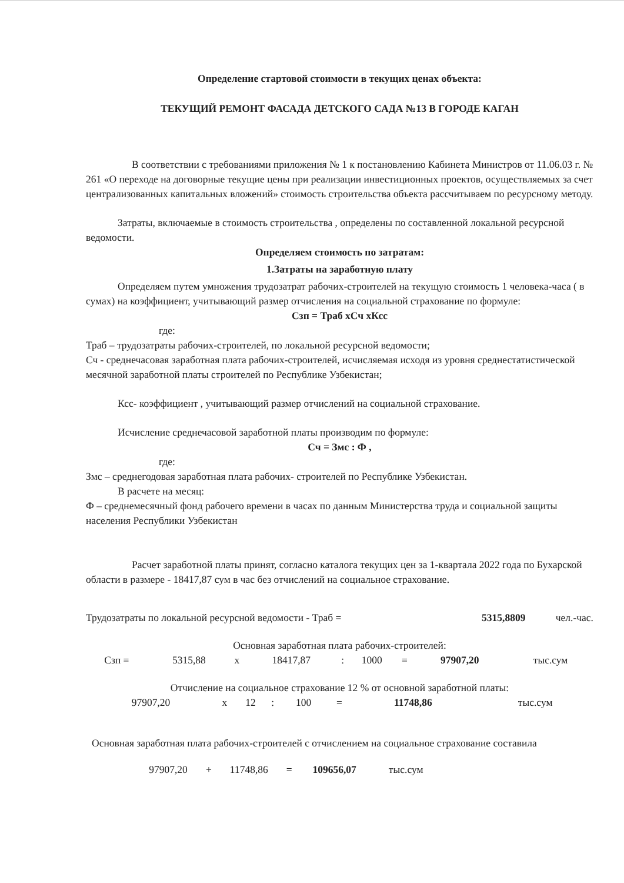Определение стартовой стоимости в текущих ценах объекта:
ТЕКУЩИЙ РЕМОНТ ФАСАДА ДЕТСКОГО САДА №13 В ГОРОДЕ КАГАН
В соответствии с требованиями приложения № 1 к постановлению Кабинета Министров от 11.06.03 г. № 261 «О переходе на договорные текущие цены при реализации инвестиционных проектов, осуществляемых за счет централизованных капитальных вложений» стоимость строительства объекта рассчитываем по ресурсному методу.
Затраты, включаемые в стоимость строительства , определены по составленной локальной ресурсной ведомости.
Определяем стоимость по затратам:
1.Затраты на заработную плату
Определяем путем умножения трудозатрат рабочих-строителей на текущую стоимость 1 человека-часа ( в сумах) на коэффициент, учитывающий размер отчисления на социальной страхование по формуле:
Сзп = Траб хСч хКсс
где:
Траб – трудозатраты рабочих-строителей, по локальной ресурсной ведомости;
Сч - среднечасовая заработная плата рабочих-строителей, исчисляемая исходя из уровня среднестатистической месячной заработной платы строителей по Республике Узбекистан;
Ксс- коэффициент , учитывающий размер отчислений на социальной страхование.
Исчисление среднечасовой заработной платы производим по формуле:
Сч = Змс : Ф ,
где:
Змс – среднегодовая заработная плата рабочих- строителей по Республике Узбекистан.
В расчете на месяц:
Ф – среднемесячный фонд рабочего времени в часах по данным Министерства труда и социальной защиты населения Республики Узбекистан
Расчет заработной платы принят, согласно каталога текущих цен за 1-квартала 2022 года по Бухарской области в размере - 18417,87 сум в час без отчислений на социальное страхование.
| Трудозатраты по локальной ресурсной ведомости - Траб = | 5315,8809 | чел.-час. |
Основная заработная плата рабочих-строителей:
| Сзп = | 5315,88 | х | 18417,87 | : | 1000 | = | 97907,20 | тыс.сум |
Отчисление на социальное страхование 12 % от основной заработной платы:
| | 97907,20 | х | 12 | : | 100 | = | 11748,86 | тыс.сум |
Основная заработная плата рабочих-строителей с отчислением на социальное страхование составила
| 97907,20 | + | 11748,86 | = | 109656,07 | тыс.сум |